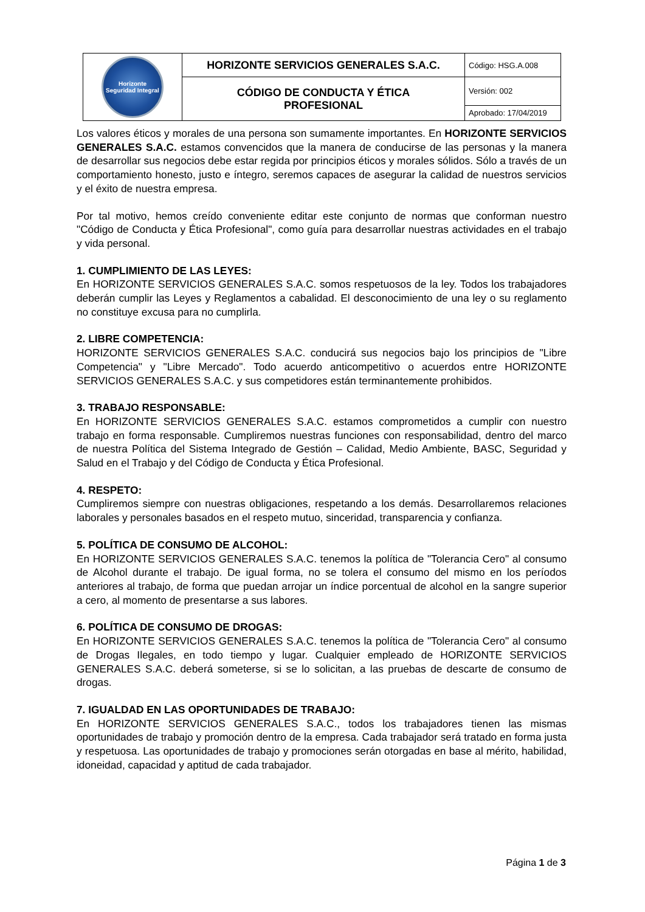| Horizonte Seguridad Integral | HORIZONTE SERVICIOS GENERALES S.A.C. | Código: HSG.A.008 |
| | CÓDIGO DE CONDUCTA Y ÉTICA PROFESIONAL | Versión: 002 |
| | | Aprobado: 17/04/2019 |
Los valores éticos y morales de una persona son sumamente importantes. En HORIZONTE SERVICIOS GENERALES S.A.C. estamos convencidos que la manera de conducirse de las personas y la manera de desarrollar sus negocios debe estar regida por principios éticos y morales sólidos. Sólo a través de un comportamiento honesto, justo e íntegro, seremos capaces de asegurar la calidad de nuestros servicios y el éxito de nuestra empresa.
Por tal motivo, hemos creído conveniente editar este conjunto de normas que conforman nuestro "Código de Conducta y Ética Profesional", como guía para desarrollar nuestras actividades en el trabajo y vida personal.
1. CUMPLIMIENTO DE LAS LEYES:
En HORIZONTE SERVICIOS GENERALES S.A.C. somos respetuosos de la ley. Todos los trabajadores deberán cumplir las Leyes y Reglamentos a cabalidad. El desconocimiento de una ley o su reglamento no constituye excusa para no cumplirla.
2. LIBRE COMPETENCIA:
HORIZONTE SERVICIOS GENERALES S.A.C. conducirá sus negocios bajo los principios de "Libre Competencia" y "Libre Mercado". Todo acuerdo anticompetitivo o acuerdos entre HORIZONTE SERVICIOS GENERALES S.A.C. y sus competidores están terminantemente prohibidos.
3. TRABAJO RESPONSABLE:
En HORIZONTE SERVICIOS GENERALES S.A.C. estamos comprometidos a cumplir con nuestro trabajo en forma responsable. Cumpliremos nuestras funciones con responsabilidad, dentro del marco de nuestra Política del Sistema Integrado de Gestión – Calidad, Medio Ambiente, BASC, Seguridad y Salud en el Trabajo y del Código de Conducta y Ética Profesional.
4. RESPETO:
Cumpliremos siempre con nuestras obligaciones, respetando a los demás. Desarrollaremos relaciones laborales y personales basados en el respeto mutuo, sinceridad, transparencia y confianza.
5. POLÍTICA DE CONSUMO DE ALCOHOL:
En HORIZONTE SERVICIOS GENERALES S.A.C. tenemos la política de "Tolerancia Cero" al consumo de Alcohol durante el trabajo. De igual forma, no se tolera el consumo del mismo en los períodos anteriores al trabajo, de forma que puedan arrojar un índice porcentual de alcohol en la sangre superior a cero, al momento de presentarse a sus labores.
6. POLÍTICA DE CONSUMO DE DROGAS:
En HORIZONTE SERVICIOS GENERALES S.A.C. tenemos la política de "Tolerancia Cero" al consumo de Drogas Ilegales, en todo tiempo y lugar. Cualquier empleado de HORIZONTE SERVICIOS GENERALES S.A.C. deberá someterse, si se lo solicitan, a las pruebas de descarte de consumo de drogas.
7. IGUALDAD EN LAS OPORTUNIDADES DE TRABAJO:
En HORIZONTE SERVICIOS GENERALES S.A.C., todos los trabajadores tienen las mismas oportunidades de trabajo y promoción dentro de la empresa. Cada trabajador será tratado en forma justa y respetuosa. Las oportunidades de trabajo y promociones serán otorgadas en base al mérito, habilidad, idoneidad, capacidad y aptitud de cada trabajador.
Página 1 de 3